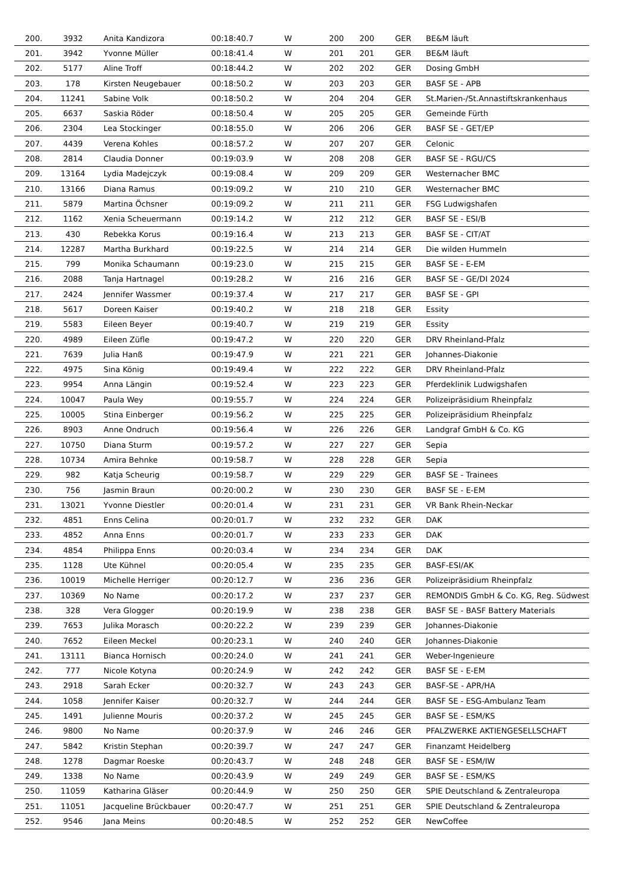| 200. | 3932 | Anita Kandizora | 00:18:40.7 | W | 200 | 200 | GER | BE&M läuft |
| 201. | 3942 | Yvonne Müller | 00:18:41.4 | W | 201 | 201 | GER | BE&M läuft |
| 202. | 5177 | Aline Troff | 00:18:44.2 | W | 202 | 202 | GER | Dosing GmbH |
| 203. | 178 | Kirsten Neugebauer | 00:18:50.2 | W | 203 | 203 | GER | BASF SE - APB |
| 204. | 11241 | Sabine Volk | 00:18:50.2 | W | 204 | 204 | GER | St.Marien-/St.Annastiftskrankenhaus |
| 205. | 6637 | Saskia Röder | 00:18:50.4 | W | 205 | 205 | GER | Gemeinde Fürth |
| 206. | 2304 | Lea Stockinger | 00:18:55.0 | W | 206 | 206 | GER | BASF SE - GET/EP |
| 207. | 4439 | Verena Kohles | 00:18:57.2 | W | 207 | 207 | GER | Celonic |
| 208. | 2814 | Claudia Donner | 00:19:03.9 | W | 208 | 208 | GER | BASF SE - RGU/CS |
| 209. | 13164 | Lydia Madejczyk | 00:19:08.4 | W | 209 | 209 | GER | Westernacher BMC |
| 210. | 13166 | Diana Ramus | 00:19:09.2 | W | 210 | 210 | GER | Westernacher BMC |
| 211. | 5879 | Martina Öchsner | 00:19:09.2 | W | 211 | 211 | GER | FSG Ludwigshafen |
| 212. | 1162 | Xenia Scheuermann | 00:19:14.2 | W | 212 | 212 | GER | BASF SE - ESI/B |
| 213. | 430 | Rebekka Korus | 00:19:16.4 | W | 213 | 213 | GER | BASF SE - CIT/AT |
| 214. | 12287 | Martha Burkhard | 00:19:22.5 | W | 214 | 214 | GER | Die wilden Hummeln |
| 215. | 799 | Monika Schaumann | 00:19:23.0 | W | 215 | 215 | GER | BASF SE - E-EM |
| 216. | 2088 | Tanja Hartnagel | 00:19:28.2 | W | 216 | 216 | GER | BASF SE - GE/DI 2024 |
| 217. | 2424 | Jennifer Wassmer | 00:19:37.4 | W | 217 | 217 | GER | BASF SE - GPI |
| 218. | 5617 | Doreen Kaiser | 00:19:40.2 | W | 218 | 218 | GER | Essity |
| 219. | 5583 | Eileen Beyer | 00:19:40.7 | W | 219 | 219 | GER | Essity |
| 220. | 4989 | Eileen Züfle | 00:19:47.2 | W | 220 | 220 | GER | DRV Rheinland-Pfalz |
| 221. | 7639 | Julia Hanß | 00:19:47.9 | W | 221 | 221 | GER | Johannes-Diakonie |
| 222. | 4975 | Sina König | 00:19:49.4 | W | 222 | 222 | GER | DRV Rheinland-Pfalz |
| 223. | 9954 | Anna Längin | 00:19:52.4 | W | 223 | 223 | GER | Pferdeklinik Ludwigshafen |
| 224. | 10047 | Paula Wey | 00:19:55.7 | W | 224 | 224 | GER | Polizeipräsidium Rheinpfalz |
| 225. | 10005 | Stina Einberger | 00:19:56.2 | W | 225 | 225 | GER | Polizeipräsidium Rheinpfalz |
| 226. | 8903 | Anne Ondruch | 00:19:56.4 | W | 226 | 226 | GER | Landgraf GmbH & Co. KG |
| 227. | 10750 | Diana Sturm | 00:19:57.2 | W | 227 | 227 | GER | Sepia |
| 228. | 10734 | Amira Behnke | 00:19:58.7 | W | 228 | 228 | GER | Sepia |
| 229. | 982 | Katja Scheurig | 00:19:58.7 | W | 229 | 229 | GER | BASF SE - Trainees |
| 230. | 756 | Jasmin Braun | 00:20:00.2 | W | 230 | 230 | GER | BASF SE - E-EM |
| 231. | 13021 | Yvonne Diestler | 00:20:01.4 | W | 231 | 231 | GER | VR Bank Rhein-Neckar |
| 232. | 4851 | Enns Celina | 00:20:01.7 | W | 232 | 232 | GER | DAK |
| 233. | 4852 | Anna Enns | 00:20:01.7 | W | 233 | 233 | GER | DAK |
| 234. | 4854 | Philippa Enns | 00:20:03.4 | W | 234 | 234 | GER | DAK |
| 235. | 1128 | Ute Kühnel | 00:20:05.4 | W | 235 | 235 | GER | BASF-ESI/AK |
| 236. | 10019 | Michelle Herriger | 00:20:12.7 | W | 236 | 236 | GER | Polizeipräsidium Rheinpfalz |
| 237. | 10369 | No Name | 00:20:17.2 | W | 237 | 237 | GER | REMONDIS GmbH & Co. KG, Reg. Südwest |
| 238. | 328 | Vera Glogger | 00:20:19.9 | W | 238 | 238 | GER | BASF SE - BASF Battery Materials |
| 239. | 7653 | Julika Morasch | 00:20:22.2 | W | 239 | 239 | GER | Johannes-Diakonie |
| 240. | 7652 | Eileen Meckel | 00:20:23.1 | W | 240 | 240 | GER | Johannes-Diakonie |
| 241. | 13111 | Bianca Hornisch | 00:20:24.0 | W | 241 | 241 | GER | Weber-Ingenieure |
| 242. | 777 | Nicole Kotyna | 00:20:24.9 | W | 242 | 242 | GER | BASF SE - E-EM |
| 243. | 2918 | Sarah Ecker | 00:20:32.7 | W | 243 | 243 | GER | BASF-SE - APR/HA |
| 244. | 1058 | Jennifer Kaiser | 00:20:32.7 | W | 244 | 244 | GER | BASF SE - ESG-Ambulanz Team |
| 245. | 1491 | Julienne Mouris | 00:20:37.2 | W | 245 | 245 | GER | BASF SE - ESM/KS |
| 246. | 9800 | No Name | 00:20:37.9 | W | 246 | 246 | GER | PFALZWERKE AKTIENGESELLSCHAFT |
| 247. | 5842 | Kristin Stephan | 00:20:39.7 | W | 247 | 247 | GER | Finanzamt Heidelberg |
| 248. | 1278 | Dagmar Roeske | 00:20:43.7 | W | 248 | 248 | GER | BASF SE - ESM/IW |
| 249. | 1338 | No Name | 00:20:43.9 | W | 249 | 249 | GER | BASF SE - ESM/KS |
| 250. | 11059 | Katharina Gläser | 00:20:44.9 | W | 250 | 250 | GER | SPIE Deutschland & Zentraleuropa |
| 251. | 11051 | Jacqueline Brückbauer | 00:20:47.7 | W | 251 | 251 | GER | SPIE Deutschland & Zentraleuropa |
| 252. | 9546 | Jana Meins | 00:20:48.5 | W | 252 | 252 | GER | NewCoffee |